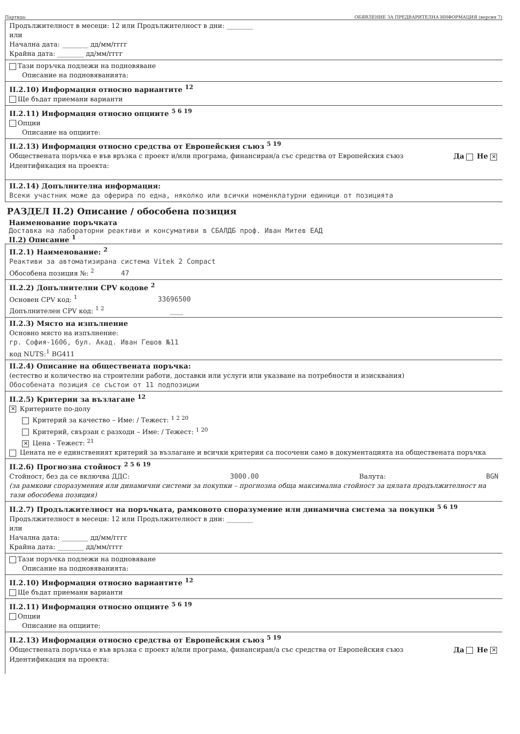Партида: ОБЯВЛЕНИЕ ЗА ПРЕДВАРИТЕЛНА ИНФОРМАЦИЯ (версия 7)
Продължителност в месеци: 12 или Продължителност в дни: ________
или
Начална дата: ________ дд/мм/гггг
Крайна дата: ________ дд/мм/гггг
Тази поръчка подлежи на подновяване
Описание на подновяванията:
II.2.10) Информация относно вариантите <sup>12</sup>
Ще бъдат приемани варианти
II.2.11) Информация относно опциите <sup>5 6 19</sup>
Опции
Описание на опциите:
II.2.13) Информация относно средства от Европейския съюз <sup>5 19</sup>
Обществената поръчка е във връзка с проект и/или програма, финансиран/а със средства от Европейския съюз Да Не ✕
Идентификация на проекта:
II.2.14) Допълнителна информация:
Всеки участник може да оферира по една, няколко или всички номенклатурни единици от позицията
РАЗДЕЛ II.2) Описание / обособена позиция
Наименование поръчката
Доставка на лабораторни реактиви и консумативи в СБАЛДБ проф. Иван Митев ЕАД
II.2) Описание <sup>1</sup>
II.2.1) Наименование: <sup>2</sup>
Реактиви за автоматизирана система Vitek 2 Compact
Обособена позиция №: <sup>2</sup> 47
II.2.2) Допълнителни CPV кодове <sup>2</sup>
Основен CPV код: <sup>1</sup> 33696500
Допълнителен CPV код: <sup>1 2</sup> ____
II.2.3) Място на изпълнение
Основно място на изпълнение:
гр. София-1606, бул. Акад. Иван Гешов №11
код NUTS:<sup>1</sup> BG411
II.2.4) Описание на обществената поръчка:
(естество и количество на строителни работи, доставки или услуги или указване на потребности и изисквания)
Обособената позиция се състои от 11 подпозиции
II.2.5) Критерии за възлагане <sup>12</sup>
✕ Критериите по-долу
Критерий за качество – Име: / Тежест: <sup>1 2 20</sup>
Критерий, свързан с разходи – Име: / Тежест: <sup>1 20</sup>
✕ Цена - Тежест: <sup>21</sup>
Цената не е единственият критерий за възлагане и всички критерии са посочени само в документацията на обществената поръчка
II.2.6) Прогнозна стойност <sup>2 5 6 19</sup>
Стойност, без да се включва ДДС: 3000.00 Валута: BGN
(за рамкови споразумения или динамични системи за покупки – прогнозна обща максимална стойност за цялата продължителност на тази обособена позиция)
II.2.7) Продължителност на поръчката, рамковото споразумение или динамична система за покупки <sup>5 6 19</sup>
Продължителност в месеци: 12 или Продължителност в дни: ________
или
Начална дата: ________ дд/мм/гггг
Крайна дата: ________ дд/мм/гггг
Тази поръчка подлежи на подновяване
Описание на подновяванията:
II.2.10) Информация относно вариантите <sup>12</sup>
Ще бъдат приемани варианти
II.2.11) Информация относно опциите <sup>5 6 19</sup>
Опции
Описание на опциите:
II.2.13) Информация относно средства от Европейския съюз <sup>5 19</sup>
Обществената поръчка е във връзка с проект и/или програма, финансиран/а със средства от Европейския съюз Да Не ✕
Идентификация на проекта: